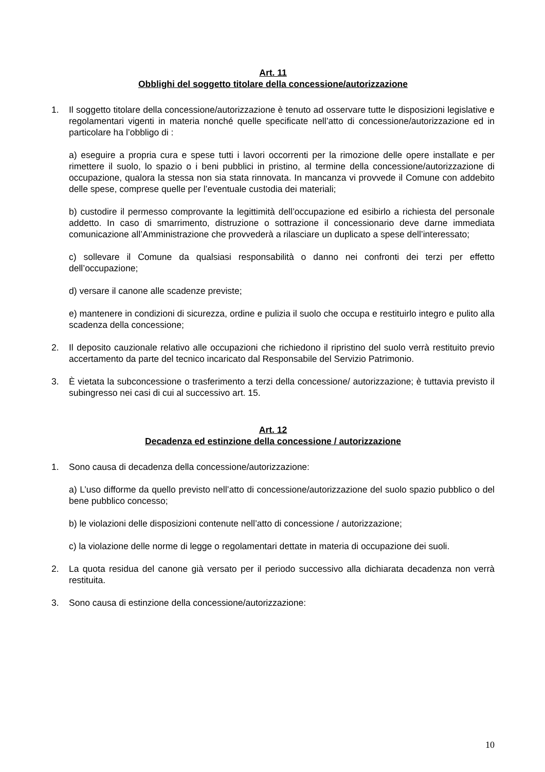Art. 11
Obblighi del soggetto titolare della concessione/autorizzazione
1. Il soggetto titolare della concessione/autorizzazione è tenuto ad osservare tutte le disposizioni legislative e regolamentari vigenti in materia nonché quelle specificate nell’atto di concessione/autorizzazione ed in particolare ha l’obbligo di :
a) eseguire a propria cura e spese tutti i lavori occorrenti per la rimozione delle opere installate e per rimettere il suolo, lo spazio o i beni pubblici in pristino, al termine della concessione/autorizzazione di occupazione, qualora la stessa non sia stata rinnovata. In mancanza vi provvede il Comune con addebito delle spese, comprese quelle per l’eventuale custodia dei materiali;
b) custodire il permesso comprovante la legittimità dell’occupazione ed esibirlo a richiesta del personale addetto. In caso di smarrimento, distruzione o sottrazione il concessionario deve darne immediata comunicazione all’Amministrazione che provvederà a rilasciare un duplicato a spese dell’interessato;
c) sollevare il Comune da qualsiasi responsabilità o danno nei confronti dei terzi per effetto dell’occupazione;
d) versare il canone alle scadenze previste;
e) mantenere in condizioni di sicurezza, ordine e pulizia il suolo che occupa e restituirlo integro e pulito alla scadenza della concessione;
2. Il deposito cauzionale relativo alle occupazioni che richiedono il ripristino del suolo verrà restituito previo accertamento da parte del tecnico incaricato dal Responsabile del Servizio Patrimonio.
3. È vietata la subconcessione o trasferimento a terzi della concessione/ autorizzazione; è tuttavia previsto il subingresso nei casi di cui al successivo art. 15.
Art. 12
Decadenza ed estinzione della concessione / autorizzazione
1. Sono causa di decadenza della concessione/autorizzazione:
a) L’uso difforme da quello previsto nell’atto di concessione/autorizzazione del suolo spazio pubblico o del bene pubblico concesso;
b) le violazioni delle disposizioni contenute nell’atto di concessione / autorizzazione;
c) la violazione delle norme di legge o regolamentari dettate in materia di occupazione dei suoli.
2. La quota residua del canone già versato per il periodo successivo alla dichiarata decadenza non verrà restituita.
3. Sono causa di estinzione della concessione/autorizzazione:
10